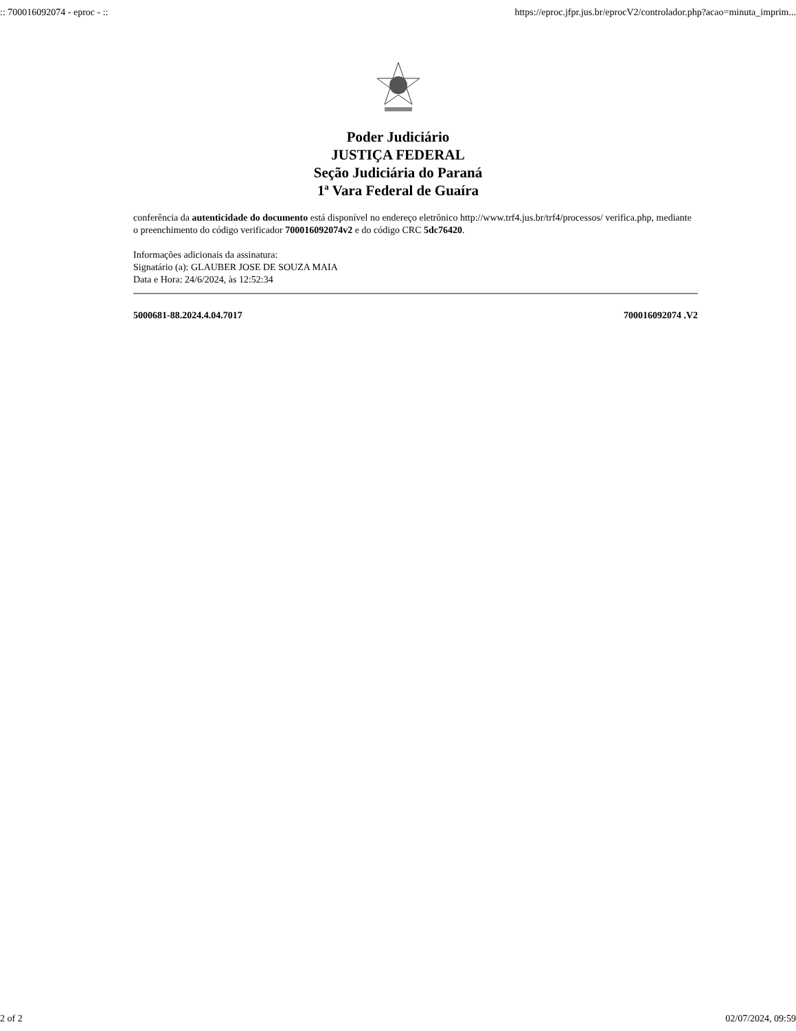:: 700016092074 - eproc - :: https://eproc.jfpr.jus.br/eprocV2/controlador.php?acao=minuta_imprim...
Poder Judiciário
JUSTIÇA FEDERAL
Seção Judiciária do Paraná
1ª Vara Federal de Guaíra
conferência da autenticidade do documento está disponível no endereço eletrônico http://www.trf4.jus.br/trf4/processos/ verifica.php, mediante o preenchimento do código verificador 700016092074v2 e do código CRC 5dc76420.
Informações adicionais da assinatura:
Signatário (a): GLAUBER JOSE DE SOUZA MAIA
Data e Hora: 24/6/2024, às 12:52:34
5000681-88.2024.4.04.7017 700016092074 .V2
2 of 2 02/07/2024, 09:59